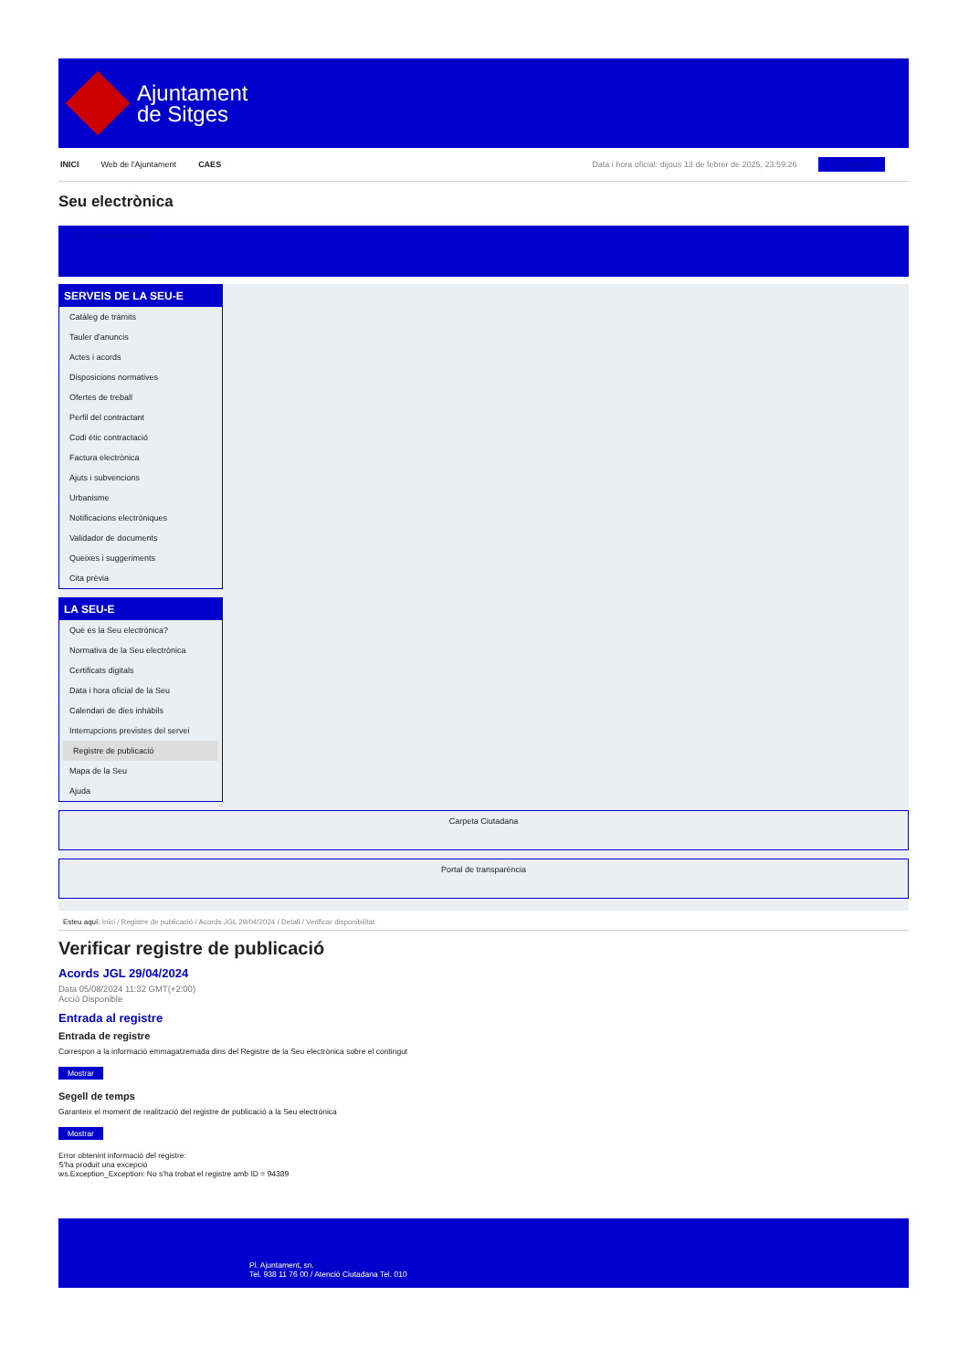Ajuntament
de Sitges
INICI Web de l'Ajuntament CAES Data i hora oficial: dijous 13 de febrer de 2025, 23:59:26 Sincronitza
Seu electrònica
Obtenir còpia autèntica
SERVEIS DE LA SEU-E
Catàleg de tràmits
Tauler d'anuncis
Actes i acords
Disposicions normatives
Ofertes de treball
Perfil del contractant
Codi ètic contractació
Factura electrònica
Ajuts i subvencions
Urbanisme
Notificacions electròniques
Validador de documents
Queixes i suggeriments
Cita prèvia
LA SEU-E
Què és la Seu electrònica?
Normativa de la Seu electrònica
Certificats digitals
Data i hora oficial de la Seu
Calendari de dies inhàbils
Interrupcions previstes del servei
Registre de publicació
Mapa de la Seu
Ajuda
Carpeta Ciutadana
Portal de transparència
Esteu aquí: Inici / Registre de publicació / Acords JGL 29/04/2024 / Detall / Verificar disponibilitat
Verificar registre de publicació
Acords JGL 29/04/2024
Data 05/08/2024 11:32 GMT(+2:00)
Acció Disponible
Entrada al registre
Entrada de registre
Correspon a la informació emmagatzemada dins del Registre de la Seu electrònica sobre el contingut
Mostrar
Segell de temps
Garanteix el moment de realització del registre de publicació a la Seu electrònica
Mostrar
Error obtenint informació del registre:
S'ha produit una excepció
ws.Exception_Exception: No s'ha trobat el registre amb ID = 94389
Pl. Ajuntament, sn.
Tel. 938 11 76 00 / Atenció Ciutadana Tel. 010